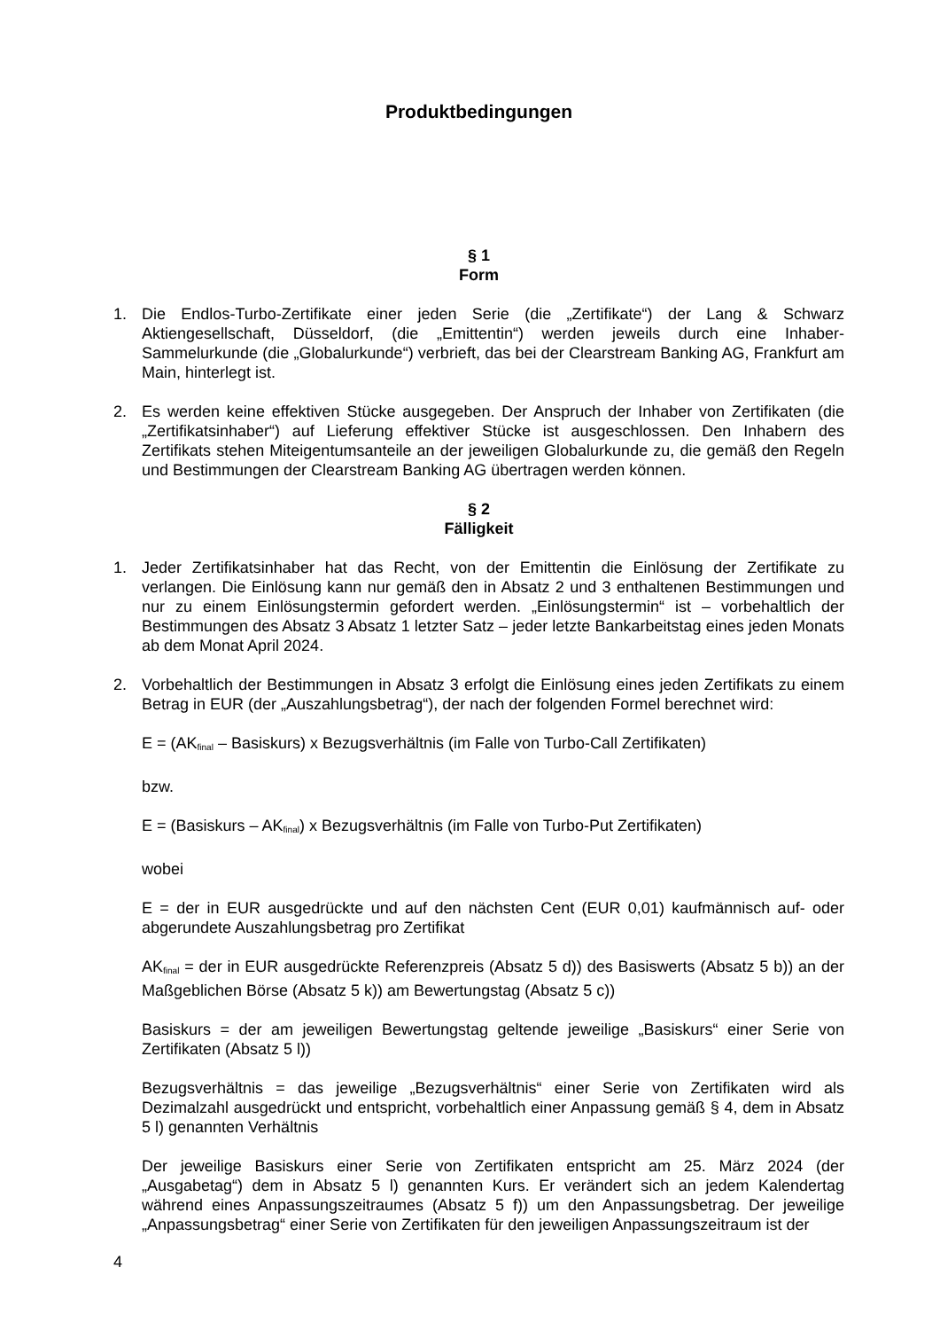Produktbedingungen
§ 1
Form
1. Die Endlos-Turbo-Zertifikate einer jeden Serie (die „Zertifikate“) der Lang & Schwarz Aktiengesellschaft, Düsseldorf, (die „Emittentin“) werden jeweils durch eine Inhaber-Sammelurkunde (die „Globalurkunde“) verbrieft, das bei der Clearstream Banking AG, Frankfurt am Main, hinterlegt ist.
2. Es werden keine effektiven Stücke ausgegeben. Der Anspruch der Inhaber von Zertifikaten (die „Zertifikatsinhaber“) auf Lieferung effektiver Stücke ist ausgeschlossen. Den Inhabern des Zertifikats stehen Miteigentumsanteile an der jeweiligen Globalurkunde zu, die gemäß den Regeln und Bestimmungen der Clearstream Banking AG übertragen werden können.
§ 2
Fälligkeit
1. Jeder Zertifikatsinhaber hat das Recht, von der Emittentin die Einlösung der Zertifikate zu verlangen. Die Einlösung kann nur gemäß den in Absatz 2 und 3 enthaltenen Bestimmungen und nur zu einem Einlösungstermin gefordert werden. „Einlösungstermin“ ist – vorbehaltlich der Bestimmungen des Absatz 3 Absatz 1 letzter Satz – jeder letzte Bankarbeitstag eines jeden Monats ab dem Monat April 2024.
2. Vorbehaltlich der Bestimmungen in Absatz 3 erfolgt die Einlösung eines jeden Zertifikats zu einem Betrag in EUR (der „Auszahlungsbetrag“), der nach der folgenden Formel berechnet wird:
E = (AK<sub>final</sub> – Basiskurs) x Bezugsverhältnis (im Falle von Turbo-Call Zertifikaten)
bzw.
E = (Basiskurs – AK<sub>final</sub>) x Bezugsverhältnis (im Falle von Turbo-Put Zertifikaten)
wobei
E = der in EUR ausgedrückte und auf den nächsten Cent (EUR 0,01) kaufmännisch auf- oder abgerundete Auszahlungsbetrag pro Zertifikat
AK<sub>final</sub> = der in EUR ausgedrückte Referenzpreis (Absatz 5 d)) des Basiswerts (Absatz 5 b)) an der Maßgeblichen Börse (Absatz 5 k)) am Bewertungstag (Absatz 5 c))
Basiskurs = der am jeweiligen Bewertungstag geltende jeweilige „Basiskurs“ einer Serie von Zertifikaten (Absatz 5 l))
Bezugsverhältnis = das jeweilige „Bezugsverhältnis“ einer Serie von Zertifikaten wird als Dezimalzahl ausgedrückt und entspricht, vorbehaltlich einer Anpassung gemäß § 4, dem in Absatz 5 l) genannten Verhältnis
Der jeweilige Basiskurs einer Serie von Zertifikaten entspricht am 25. März 2024 (der „Ausgabetag“) dem in Absatz 5 l) genannten Kurs. Er verändert sich an jedem Kalendertag während eines Anpassungszeitraumes (Absatz 5 f)) um den Anpassungsbetrag. Der jeweilige „Anpassungsbetrag“ einer Serie von Zertifikaten für den jeweiligen Anpassungszeitraum ist der
4